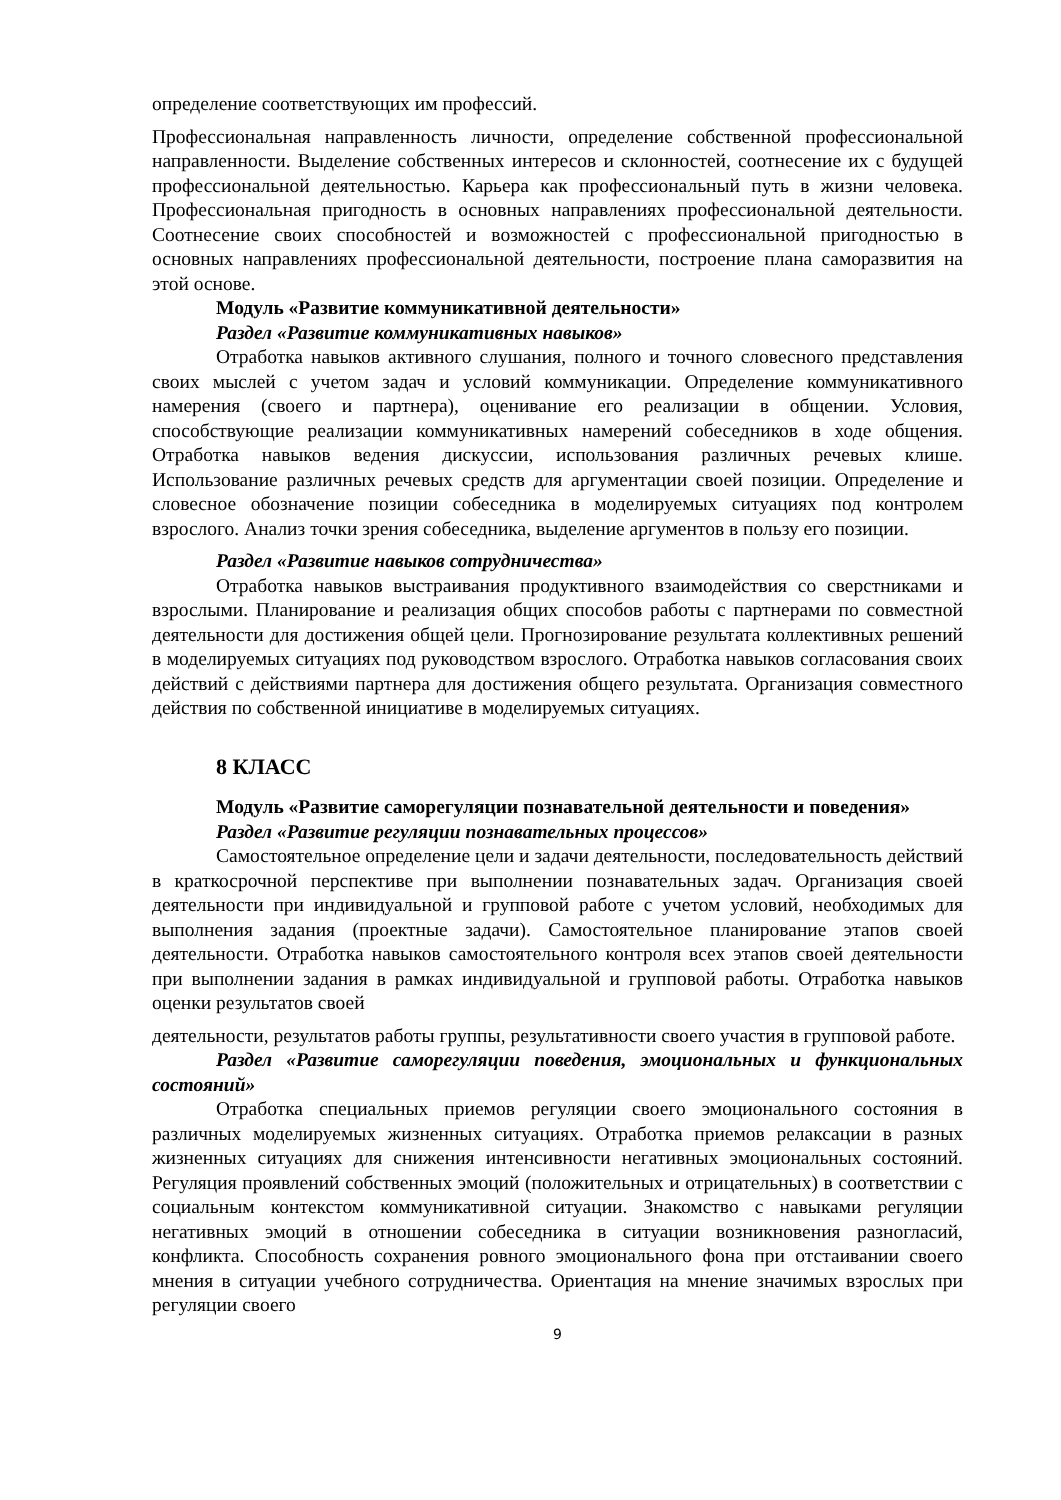определение соответствующих им профессий.
Профессиональная направленность личности, определение собственной профессиональной направленности. Выделение собственных интересов и склонностей, соотнесение их с будущей профессиональной деятельностью. Карьера как профессиональный путь в жизни человека. Профессиональная пригодность в основных направлениях профессиональной деятельности. Соотнесение своих способностей и возможностей с профессиональной пригодностью в основных направлениях профессиональной деятельности, построение плана саморазвития на этой основе.
Модуль «Развитие коммуникативной деятельности»
Раздел «Развитие коммуникативных навыков»
Отработка навыков активного слушания, полного и точного словесного представления своих мыслей с учетом задач и условий коммуникации. Определение коммуникативного намерения (своего и партнера), оценивание его реализации в общении. Условия, способствующие реализации коммуникативных намерений собеседников в ходе общения. Отработка навыков ведения дискуссии, использования различных речевых клише. Использование различных речевых средств для аргументации своей позиции. Определение и словесное обозначение позиции собеседника в моделируемых ситуациях под контролем взрослого. Анализ точки зрения собеседника, выделение аргументов в пользу его позиции.
Раздел «Развитие навыков сотрудничества»
Отработка навыков выстраивания продуктивного взаимодействия со сверстниками и взрослыми. Планирование и реализация общих способов работы с партнерами по совместной деятельности для достижения общей цели. Прогнозирование результата коллективных решений в моделируемых ситуациях под руководством взрослого. Отработка навыков согласования своих действий с действиями партнера для достижения общего результата. Организация совместного действия по собственной инициативе в моделируемых ситуациях.
8 КЛАСС
Модуль «Развитие саморегуляции познавательной деятельности и поведения»
Раздел «Развитие регуляции познавательных процессов»
Самостоятельное определение цели и задачи деятельности, последовательность действий в краткосрочной перспективе при выполнении познавательных задач. Организация своей деятельности при индивидуальной и групповой работе с учетом условий, необходимых для выполнения задания (проектные задачи). Самостоятельное планирование этапов своей деятельности. Отработка навыков самостоятельного контроля всех этапов своей деятельности при выполнении задания в рамках индивидуальной и групповой работы. Отработка навыков оценки результатов своей
деятельности, результатов работы группы, результативности своего участия в групповой работе.
Раздел «Развитие саморегуляции поведения, эмоциональных и функциональных состояний»
Отработка специальных приемов регуляции своего эмоционального состояния в различных моделируемых жизненных ситуациях. Отработка приемов релаксации в разных жизненных ситуациях для снижения интенсивности негативных эмоциональных состояний. Регуляция проявлений собственных эмоций (положительных и отрицательных) в соответствии с социальным контекстом коммуникативной ситуации. Знакомство с навыками регуляции негативных эмоций в отношении собеседника в ситуации возникновения разногласий, конфликта. Способность сохранения ровного эмоционального фона при отстаивании своего мнения в ситуации учебного сотрудничества. Ориентация на мнение значимых взрослых при регуляции своего
9